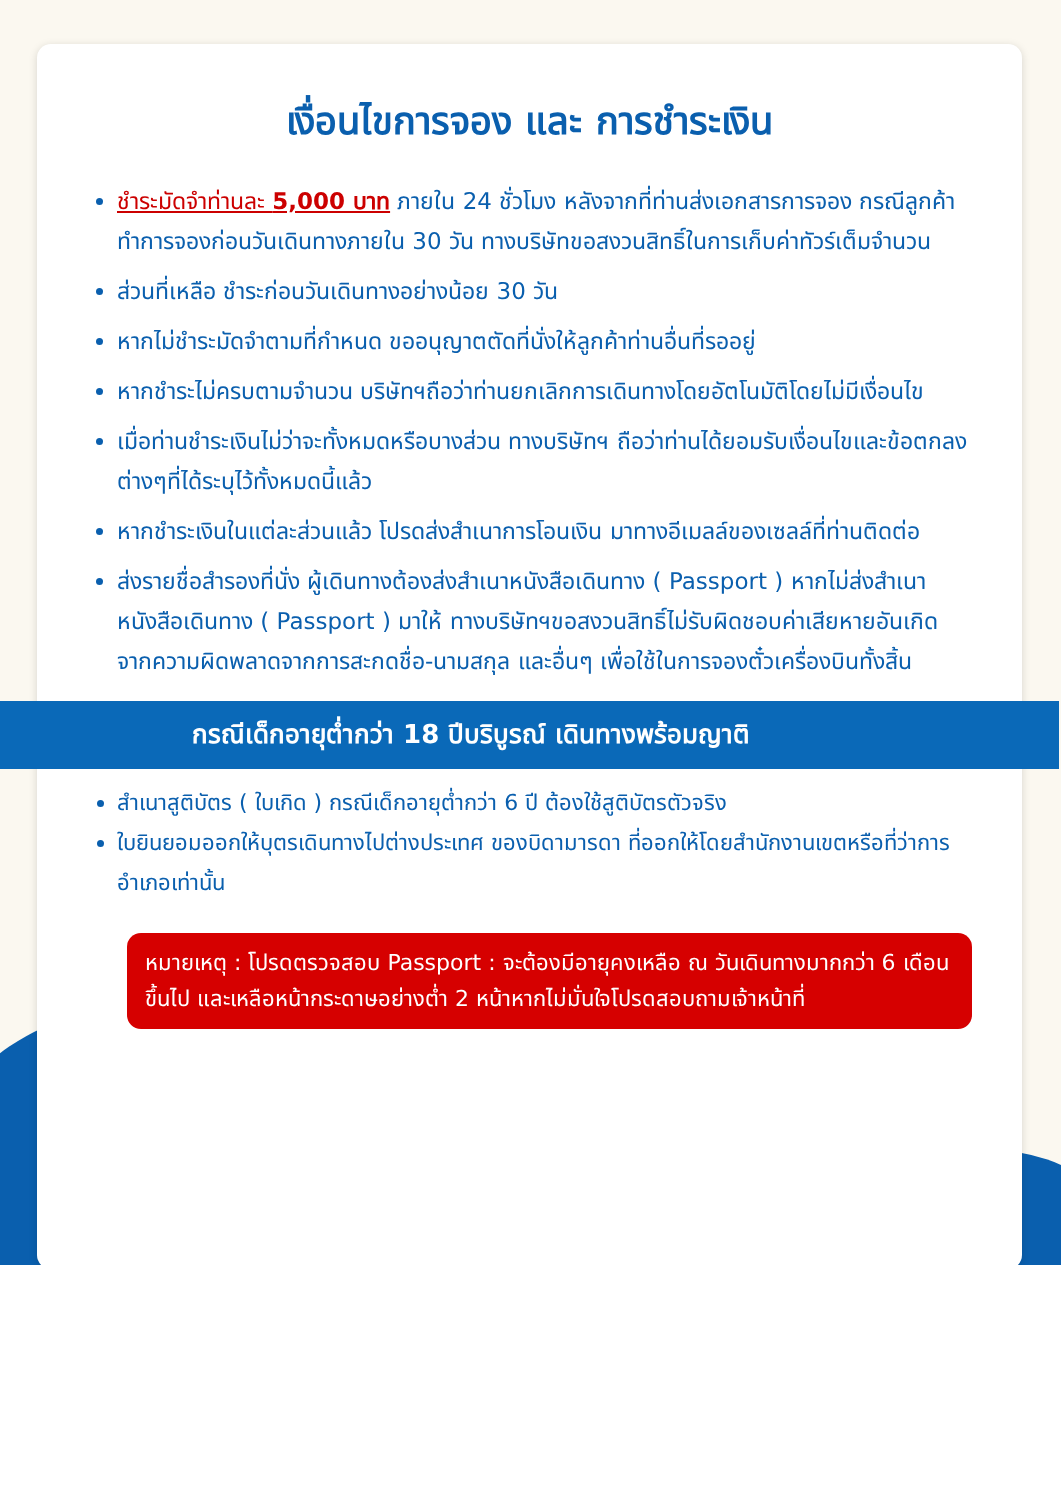เงื่อนไขการจอง และ การชำระเงิน
ชำระมัดจำท่านละ 5,000 บาท ภายใน 24 ชั่วโมง หลังจากที่ท่านส่งเอกสารการจอง กรณีลูกค้าทำการจองก่อนวันเดินทางภายใน 30 วัน ทางบริษัทขอสงวนสิทธิ์ในการเก็บค่าทัวร์เต็มจำนวน
ส่วนที่เหลือ ชำระก่อนวันเดินทางอย่างน้อย 30 วัน
หากไม่ชำระมัดจำตามที่กำหนด ขออนุญาตตัดที่นั่งให้ลูกค้าท่านอื่นที่รออยู่
หากชำระไม่ครบตามจำนวน บริษัทฯถือว่าท่านยกเลิกการเดินทางโดยอัตโนมัติโดยไม่มีเงื่อนไข
เมื่อท่านชำระเงินไม่ว่าจะทั้งหมดหรือบางส่วน ทางบริษัทฯ ถือว่าท่านได้ยอมรับเงื่อนไขและข้อตกลงต่างๆที่ได้ระบุไว้ทั้งหมดนี้แล้ว
หากชำระเงินในแต่ละส่วนแล้ว โปรดส่งสำเนาการโอนเงิน มาทางอีเมลล์ของเซลล์ที่ท่านติดต่อ
ส่งรายชื่อสำรองที่นั่ง ผู้เดินทางต้องส่งสำเนาหนังสือเดินทาง ( Passport ) หากไม่ส่งสำเนาหนังสือเดินทาง ( Passport ) มาให้ ทางบริษัทฯขอสงวนสิทธิ์ไม่รับผิดชอบค่าเสียหายอันเกิดจากความผิดพลาดจากการสะกดชื่อ-นามสกุล และอื่นๆ เพื่อใช้ในการจองตั๋วเครื่องบินทั้งสิ้น
กรณีเด็กอายุต่ำกว่า 18 ปีบริบูรณ์ เดินทางพร้อมญาติ
สำเนาสูติบัตร ( ใบเกิด ) กรณีเด็กอายุต่ำกว่า 6 ปี ต้องใช้สูติบัตรตัวจริง
ใบยินยอมออกให้บุตรเดินทางไปต่างประเทศ ของบิดามารดา ที่ออกให้โดยสำนักงานเขตหรือที่ว่าการอำเภอเท่านั้น
หมายเหตุ : โปรดตรวจสอบ Passport : จะต้องมีอายุคงเหลือ ณ วันเดินทางมากกว่า 6 เดือนขึ้นไป และเหลือหน้ากระดาษอย่างต่ำ 2 หน้าหากไม่มั่นใจโปรดสอบถามเจ้าหน้าที่